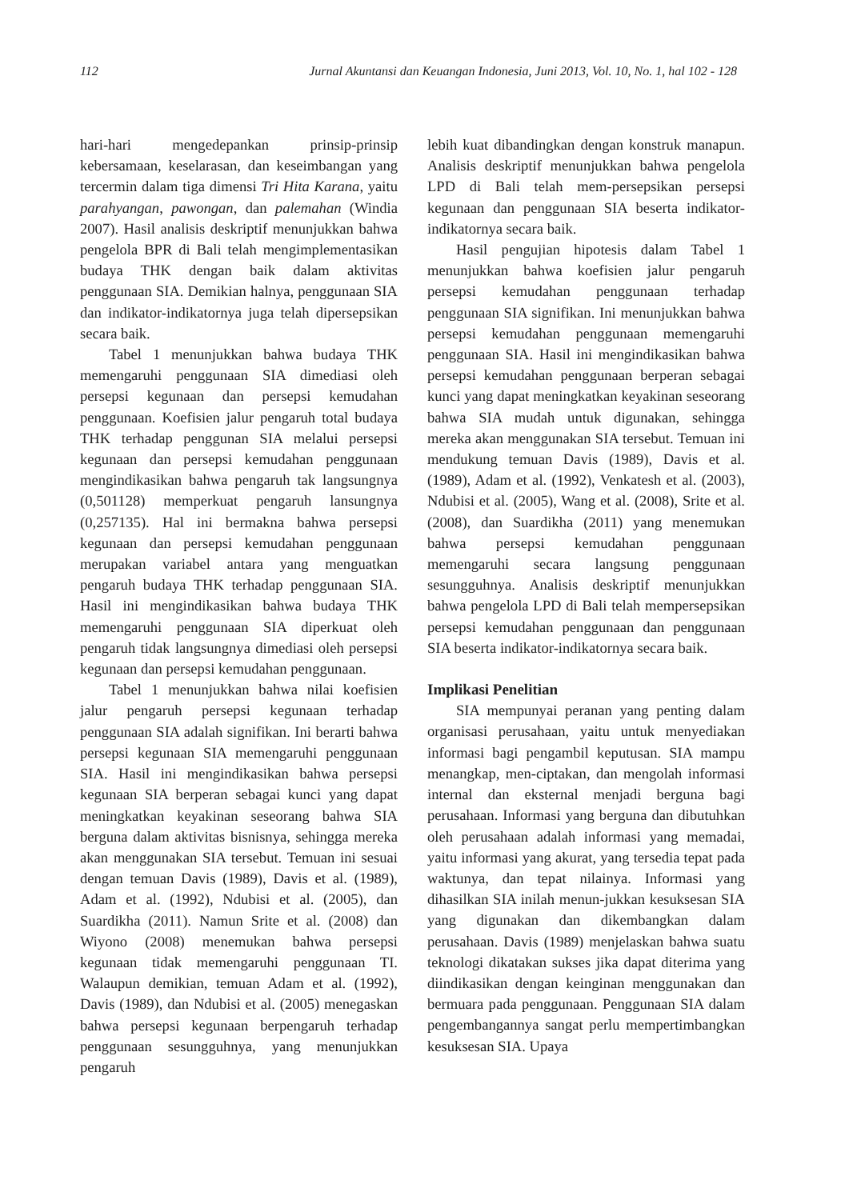112 Jurnal Akuntansi dan Keuangan Indonesia, Juni 2013, Vol. 10, No. 1, hal 102 - 128
hari-hari mengedepankan prinsip-prinsip kebersamaan, keselarasan, dan keseimbangan yang tercermin dalam tiga dimensi Tri Hita Karana, yaitu parahyangan, pawongan, dan palemahan (Windia 2007). Hasil analisis deskriptif menunjukkan bahwa pengelola BPR di Bali telah mengimplementasikan budaya THK dengan baik dalam aktivitas penggunaan SIA. Demikian halnya, penggunaan SIA dan indikator-indikatornya juga telah dipersepsikan secara baik.
Tabel 1 menunjukkan bahwa budaya THK memengaruhi penggunaan SIA dimediasi oleh persepsi kegunaan dan persepsi kemudahan penggunaan. Koefisien jalur pengaruh total budaya THK terhadap penggunan SIA melalui persepsi kegunaan dan persepsi kemudahan penggunaan mengindikasikan bahwa pengaruh tak langsungnya (0,501128) memperkuat pengaruh lansungnya (0,257135). Hal ini bermakna bahwa persepsi kegunaan dan persepsi kemudahan penggunaan merupakan variabel antara yang menguatkan pengaruh budaya THK terhadap penggunaan SIA. Hasil ini mengindikasikan bahwa budaya THK memengaruhi penggunaan SIA diperkuat oleh pengaruh tidak langsungnya dimediasi oleh persepsi kegunaan dan persepsi kemudahan penggunaan.
Tabel 1 menunjukkan bahwa nilai koefisien jalur pengaruh persepsi kegunaan terhadap penggunaan SIA adalah signifikan. Ini berarti bahwa persepsi kegunaan SIA memengaruhi penggunaan SIA. Hasil ini mengindikasikan bahwa persepsi kegunaan SIA berperan sebagai kunci yang dapat meningkatkan keyakinan seseorang bahwa SIA berguna dalam aktivitas bisnisnya, sehingga mereka akan menggunakan SIA tersebut. Temuan ini sesuai dengan temuan Davis (1989), Davis et al. (1989), Adam et al. (1992), Ndubisi et al. (2005), dan Suardikha (2011). Namun Srite et al. (2008) dan Wiyono (2008) menemukan bahwa persepsi kegunaan tidak memengaruhi penggunaan TI. Walaupun demikian, temuan Adam et al. (1992), Davis (1989), dan Ndubisi et al. (2005) menegaskan bahwa persepsi kegunaan berpengaruh terhadap penggunaan sesungguhnya, yang menunjukkan pengaruh
lebih kuat dibandingkan dengan konstruk manapun. Analisis deskriptif menunjukkan bahwa pengelola LPD di Bali telah mem-persepsikan persepsi kegunaan dan penggunaan SIA beserta indikator-indikatornya secara baik.
Hasil pengujian hipotesis dalam Tabel 1 menunjukkan bahwa koefisien jalur pengaruh persepsi kemudahan penggunaan terhadap penggunaan SIA signifikan. Ini menunjukkan bahwa persepsi kemudahan penggunaan memengaruhi penggunaan SIA. Hasil ini mengindikasikan bahwa persepsi kemudahan penggunaan berperan sebagai kunci yang dapat meningkatkan keyakinan seseorang bahwa SIA mudah untuk digunakan, sehingga mereka akan menggunakan SIA tersebut. Temuan ini mendukung temuan Davis (1989), Davis et al. (1989), Adam et al. (1992), Venkatesh et al. (2003), Ndubisi et al. (2005), Wang et al. (2008), Srite et al. (2008), dan Suardikha (2011) yang menemukan bahwa persepsi kemudahan penggunaan memengaruhi secara langsung penggunaan sesungguhnya. Analisis deskriptif menunjukkan bahwa pengelola LPD di Bali telah mempersepsikan persepsi kemudahan penggunaan dan penggunaan SIA beserta indikator-indikatornya secara baik.
Implikasi Penelitian
SIA mempunyai peranan yang penting dalam organisasi perusahaan, yaitu untuk menyediakan informasi bagi pengambil keputusan. SIA mampu menangkap, men-ciptakan, dan mengolah informasi internal dan eksternal menjadi berguna bagi perusahaan. Informasi yang berguna dan dibutuhkan oleh perusahaan adalah informasi yang memadai, yaitu informasi yang akurat, yang tersedia tepat pada waktunya, dan tepat nilainya. Informasi yang dihasilkan SIA inilah menun-jukkan kesuksesan SIA yang digunakan dan dikembangkan dalam perusahaan. Davis (1989) menjelaskan bahwa suatu teknologi dikatakan sukses jika dapat diterima yang diindikasikan dengan keinginan menggunakan dan bermuara pada penggunaan. Penggunaan SIA dalam pengembangannya sangat perlu mempertimbangkan kesuksesan SIA. Upaya